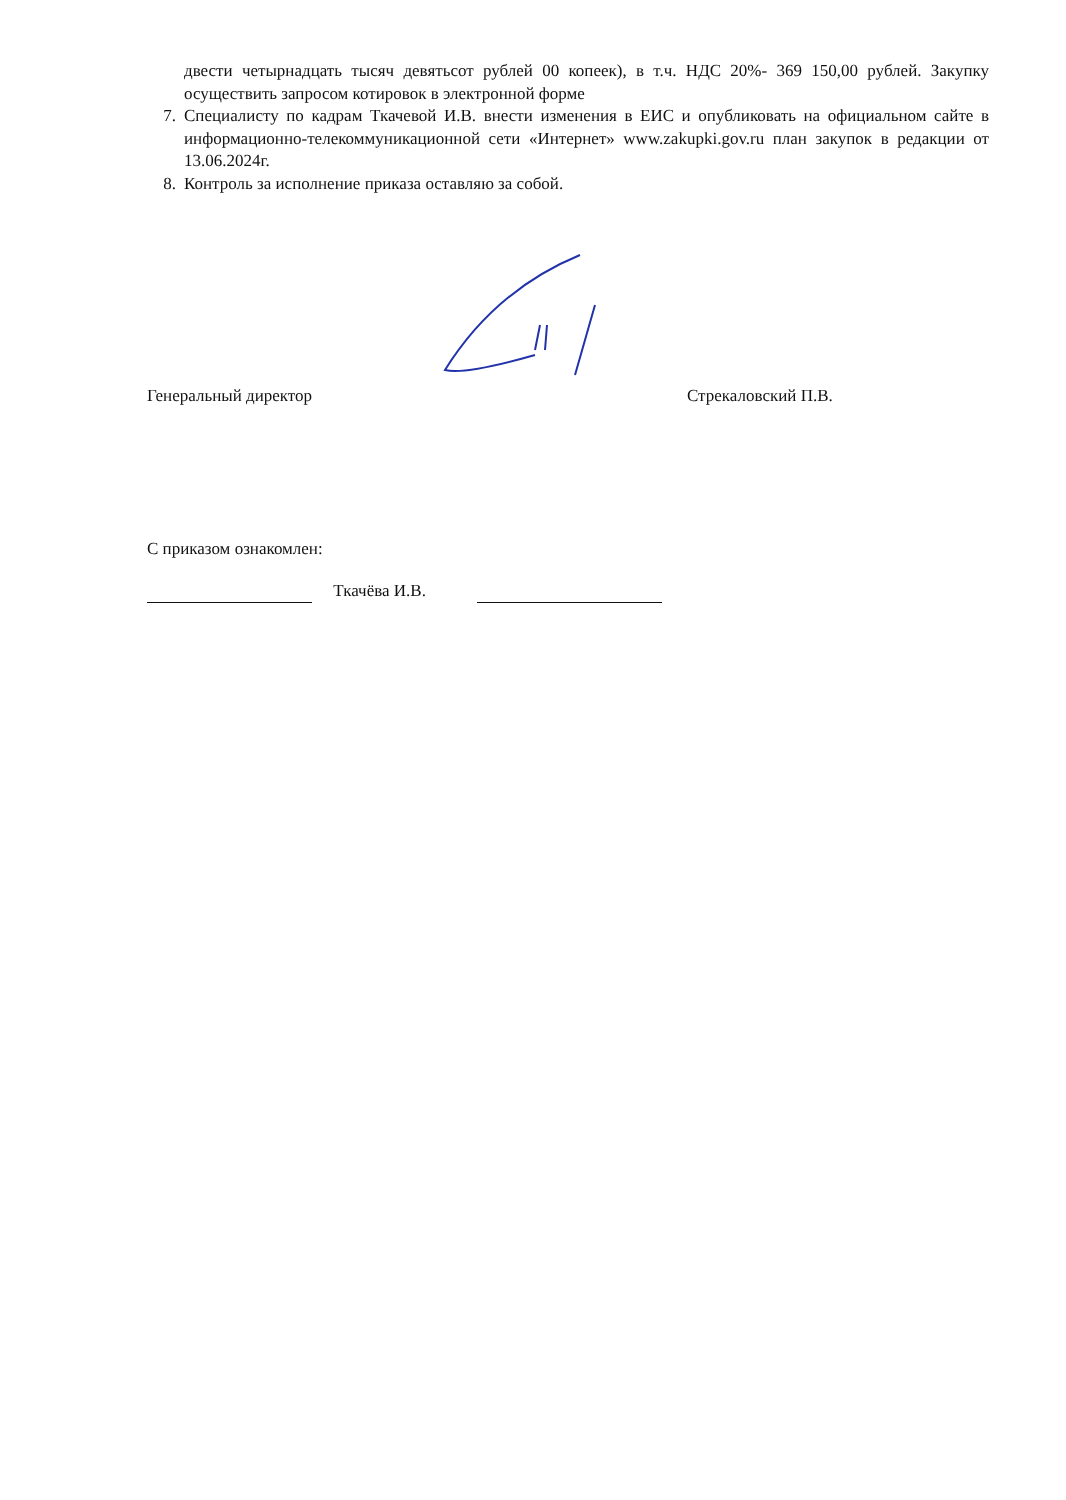двести четырнадцать тысяч девятьсот рублей 00 копеек), в т.ч. НДС 20%- 369 150,00 рублей. Закупку осуществить запросом котировок в электронной форме
7. Специалисту по кадрам Ткачевой И.В. внести изменения в ЕИС и опубликовать на официальном сайте в информационно-телекоммуникационной сети «Интернет» www.zakupki.gov.ru план закупок в редакции от 13.06.2024г.
8. Контроль за исполнение приказа оставляю за собой.
Генеральный директор Стрекаловский П.В.
С приказом ознакомлен:
Ткачёва И.В.